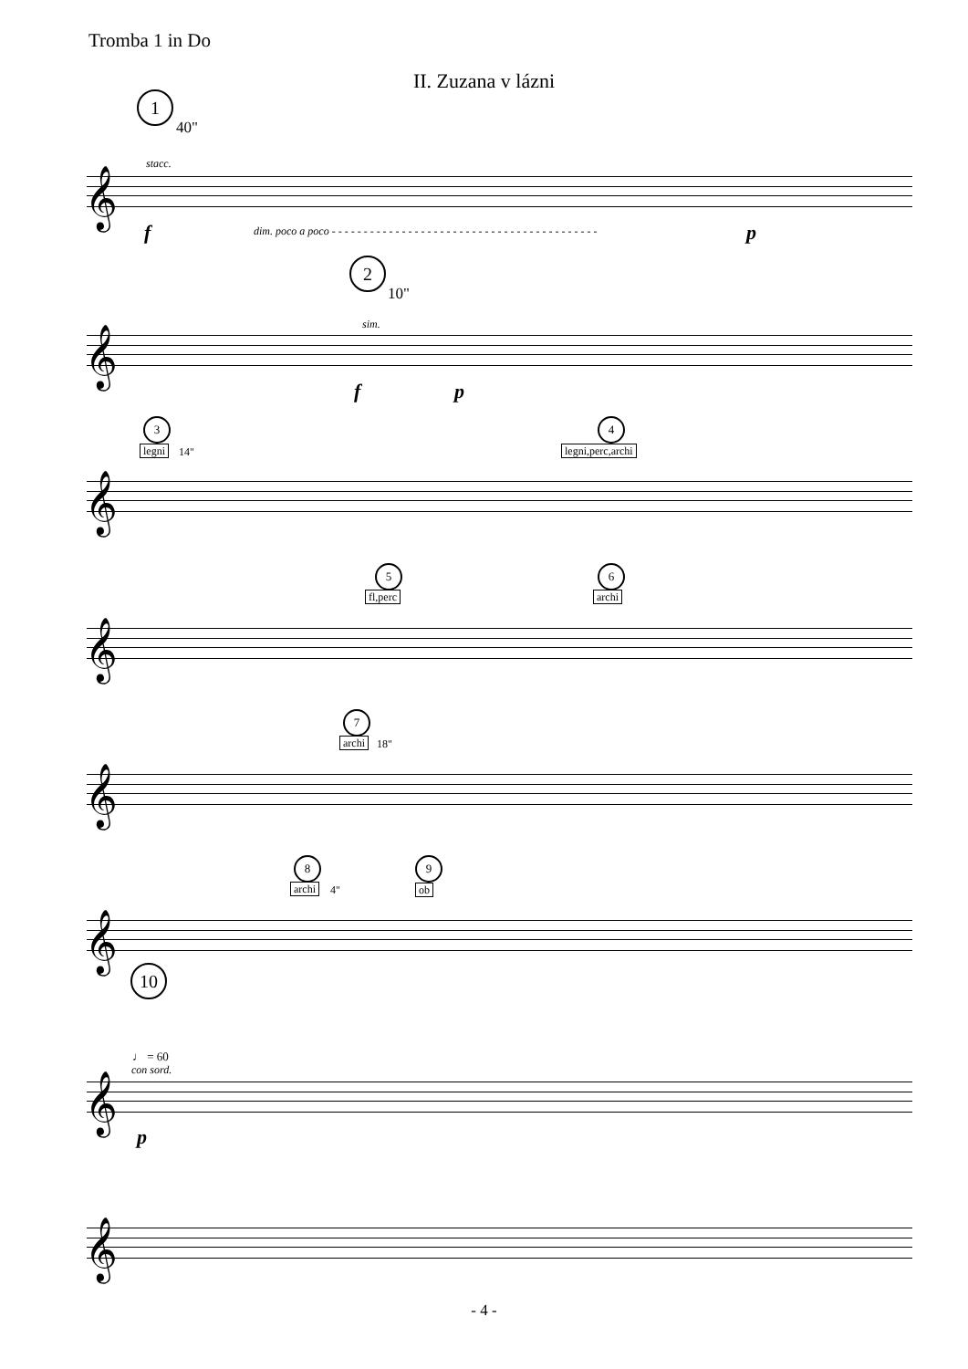Tromba 1 in Do
II. Zuzana v lázni
1
40"
stacc.
𝄞
f
dim. poco a poco - - - - - - - - - - - - - - - - - - - - - - - - - - - - - - - - - - - - - - - - - -
p
2
10"
sim.
𝄞
f p
3
legni 14"
4
legni,perc,archi
𝄞
5
fl,perc
6
archi
𝄞
7
archi 18"
𝄞
8
archi 4"
9
ob
𝄞
10
♩ = 60
con sord.
𝄞
p
𝄞
- 4 -